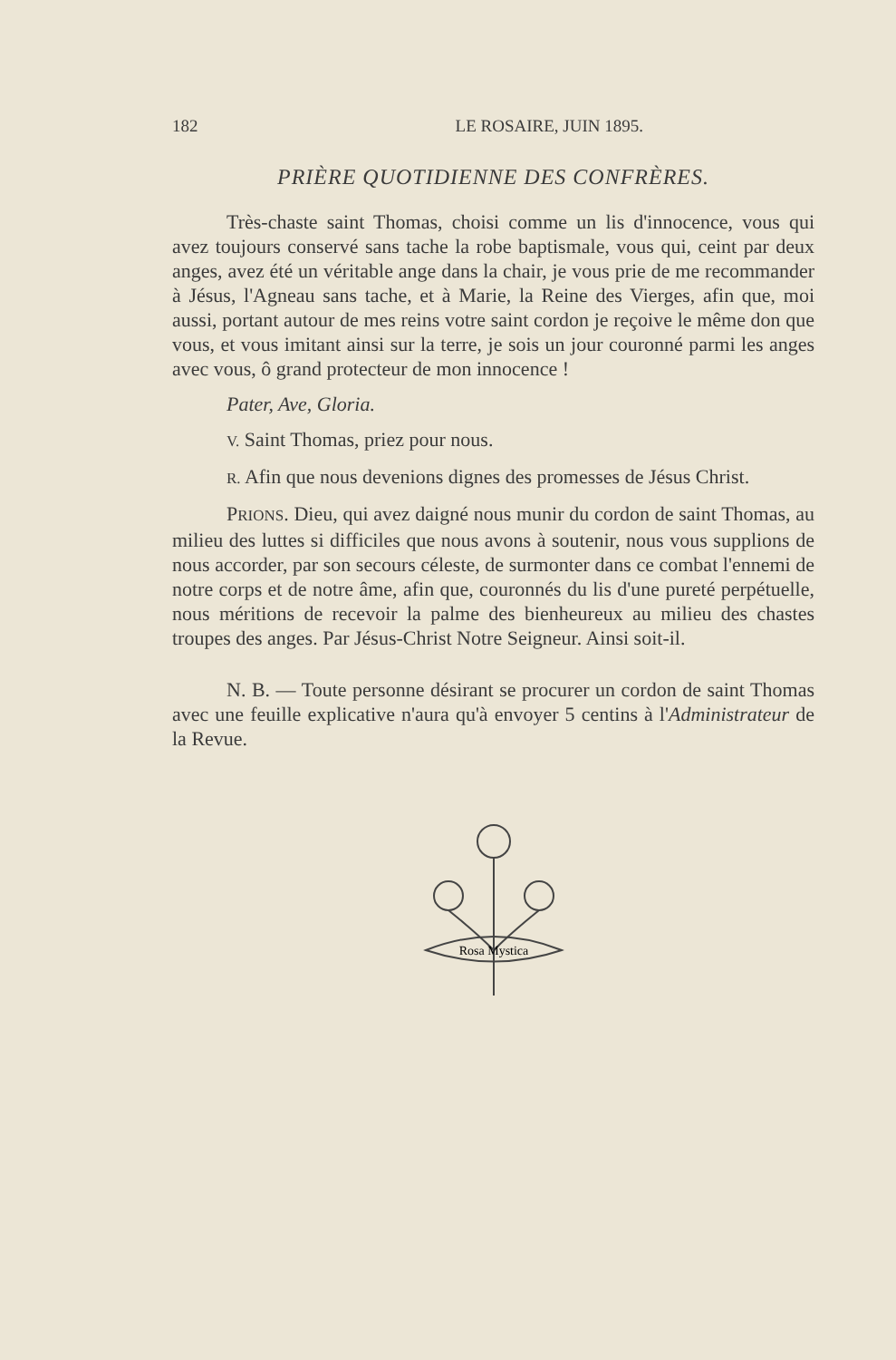182 LE ROSAIRE, JUIN 1895.
PRIÈRE QUOTIDIENNE DES CONFRÈRES.
Très-chaste saint Thomas, choisi comme un lis d'innocence, vous qui avez toujours conservé sans tache la robe baptismale, vous qui, ceint par deux anges, avez été un véritable ange dans la chair, je vous prie de me recommander à Jésus, l'Agneau sans tache, et à Marie, la Reine des Vierges, afin que, moi aussi, portant autour de mes reins votre saint cordon je reçoive le même don que vous, et vous imitant ainsi sur la terre, je sois un jour couronné parmi les anges avec vous, ô grand protecteur de mon innocence !
Pater, Ave, Gloria.
V. Saint Thomas, priez pour nous.
R. Afin que nous devenions dignes des promesses de Jésus Christ.
PRIONS. Dieu, qui avez daigné nous munir du cordon de saint Thomas, au milieu des luttes si difficiles que nous avons à soutenir, nous vous supplions de nous accorder, par son secours céleste, de surmonter dans ce combat l'ennemi de notre corps et de notre âme, afin que, couronnés du lis d'une pureté perpétuelle, nous méritions de recevoir la palme des bienheureux au milieu des chastes troupes des anges. Par Jésus-Christ Notre Seigneur. Ainsi soit-il.
N. B. — Toute personne désirant se procurer un cordon de saint Thomas avec une feuille explicative n'aura qu'à envoyer 5 centins à l'Administrateur de la Revue.
Rosa Mystica